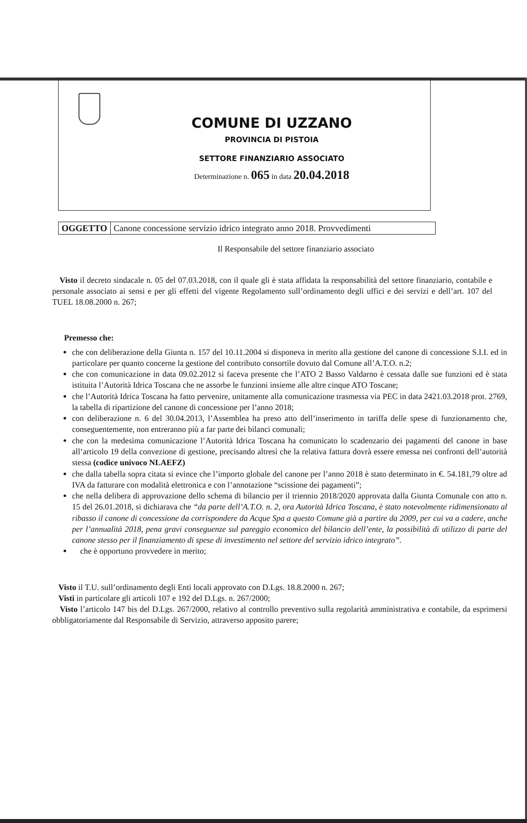COMUNE DI UZZANO
PROVINCIA DI PISTOIA
SETTORE FINANZIARIO ASSOCIATO
Determinazione n. 065 in data 20.04.2018
OGGETTO Canone concessione servizio idrico integrato anno 2018. Provvedimenti
Il Responsabile del settore finanziario associato
Visto il decreto sindacale n. 05 del 07.03.2018, con il quale gli è stata affidata la responsabilità del settore finanziario, contabile e personale associato ai sensi e per gli effetti del vigente Regolamento sull’ordinamento degli uffici e dei servizi e dell’art. 107 del TUEL 18.08.2000 n. 267;
Premesso che:
che con deliberazione della Giunta n. 157 del 10.11.2004 si disponeva in merito alla gestione del canone di concessione S.I.I. ed in particolare per quanto concerne la gestione del contributo consortile dovuto dal Comune all’A.T.O. n.2;
che con comunicazione in data 09.02.2012 si faceva presente che l’ATO 2 Basso Valdarno è cessata dalle sue funzioni ed è stata istituita l’Autorità Idrica Toscana che ne assorbe le funzioni insieme alle altre cinque ATO Toscane;
che l’Autorità Idrica Toscana ha fatto pervenire, unitamente alla comunicazione trasmessa via PEC in data 2421.03.2018 prot. 2769, la tabella di ripartizione del canone di concessione per l’anno 2018;
con deliberazione n. 6 del 30.04.2013, l’Assemblea ha preso atto dell’inserimento in tariffa delle spese di funzionamento che, conseguentemente, non entreranno più a far parte dei bilanci comunali;
che con la medesima comunicazione l’Autorità Idrica Toscana ha comunicato lo scadenzario dei pagamenti del canone in base all’articolo 19 della convezione di gestione, precisando altresì che la relativa fattura dovrà essere emessa nei confronti dell’autorità stessa (codice univoco NLAEFZ)
che dalla tabella sopra citata si evince che l’importo globale del canone per l’anno 2018 è stato determinato in €. 54.181,79 oltre ad IVA da fatturare con modalità elettronica e con l’annotazione “scissione dei pagamenti”;
che nella delibera di approvazione dello schema di bilancio per il triennio 2018/2020 approvata dalla Giunta Comunale con atto n. 15 del 26.01.2018, si dichiarava che “da parte dell’A.T.O. n. 2, ora Autorità Idrica Toscana, è stato notevolmente ridimensionato al ribasso il canone di concessione da corrispondere da Acque Spa a questo Comune già a partire da 2009, per cui va a cadere, anche per l’annualità 2018, pena gravi conseguenze sul pareggio economico del bilancio dell’ente, la possibilità di utilizzo di parte del canone stesso per il finanziamento di spese di investimento nel settore del servizio idrico integrato”.
che è opportuno provvedere in merito;
Visto il T.U. sull’ordinamento degli Enti locali approvato con D.Lgs. 18.8.2000 n. 267;
Visti in particolare gli articoli 107 e 192 del D.Lgs. n. 267/2000;
Visto l’articolo 147 bis del D.Lgs. 267/2000, relativo al controllo preventivo sulla regolarità amministrativa e contabile, da esprimersi obbligatoriamente dal Responsabile di Servizio, attraverso apposito parere;